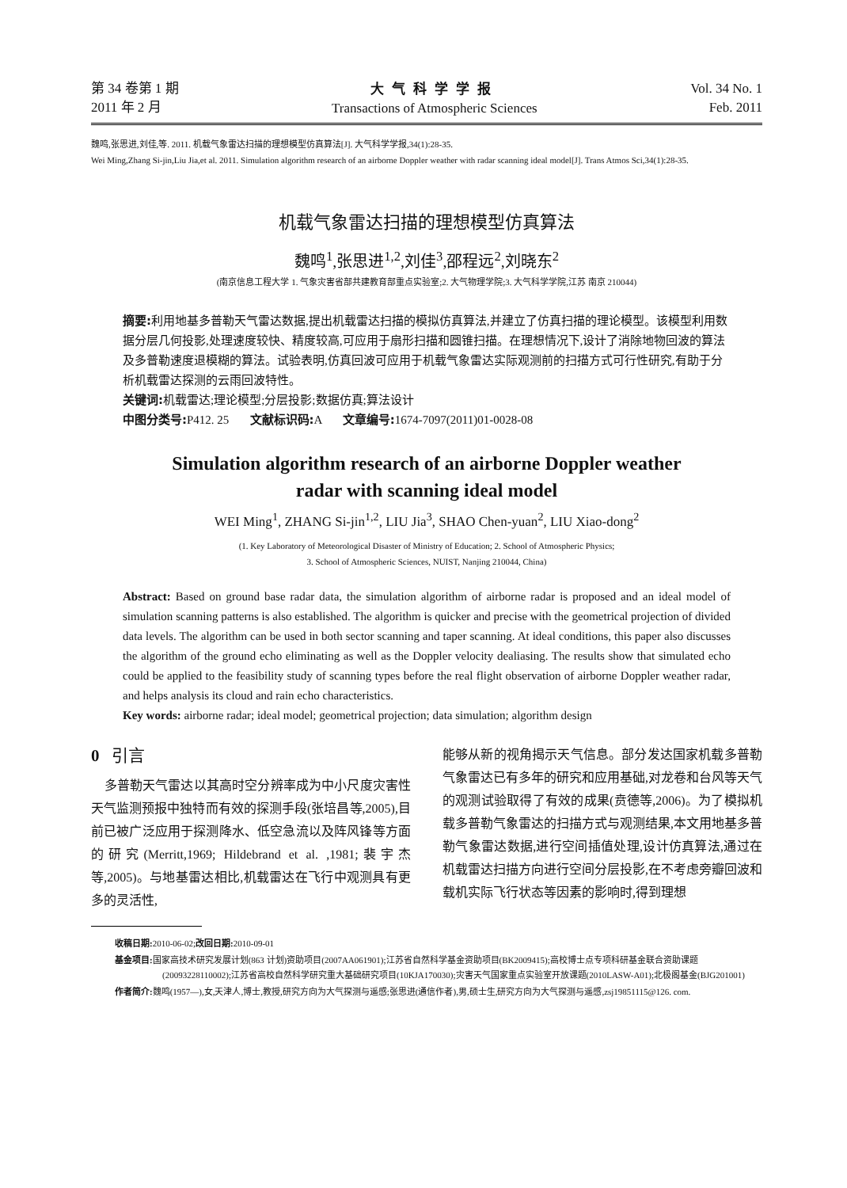第 34 卷第 1 期
2011 年 2 月
大气科学学报
Transactions of Atmospheric Sciences
Vol. 34 No. 1
Feb. 2011
魏鸣,张思进,刘佳,等. 2011. 机载气象雷达扫描的理想模型仿真算法[J]. 大气科学学报,34(1):28-35.
Wei Ming,Zhang Si-jin,Liu Jia,et al. 2011. Simulation algorithm research of an airborne Doppler weather with radar scanning ideal model[J]. Trans Atmos Sci,34(1):28-35.
机载气象雷达扫描的理想模型仿真算法
魏鸣<sup>1</sup>,张思进<sup>1,2</sup>,刘佳<sup>3</sup>,邵程远<sup>2</sup>,刘晓东<sup>2</sup>
(南京信息工程大学 1. 气象灾害省部共建教育部重点实验室;2. 大气物理学院;3. 大气科学学院,江苏 南京 210044)
摘要: 利用地基多普勒天气雷达数据,提出机载雷达扫描的模拟仿真算法,并建立了仿真扫描的理论模型。该模型利用数据分层几何投影,处理速度较快、精度较高,可应用于扇形扫描和圆锥扫描。在理想情况下,设计了消除地物回波的算法及多普勒速度退模糊的算法。试验表明,仿真回波可应用于机载气象雷达实际观测前的扫描方式可行性研究,有助于分析机载雷达探测的云雨回波特性。
关键词: 机载雷达;理论模型;分层投影;数据仿真;算法设计
中图分类号: P412. 25 文献标识码: A 文章编号: 1674-7097(2011)01-0028-08
Simulation algorithm research of an airborne Doppler weather
radar with scanning ideal model
WEI Ming<sup>1</sup>, ZHANG Si-jin<sup>1,2</sup>, LIU Jia<sup>3</sup>, SHAO Chen-yuan<sup>2</sup>, LIU Xiao-dong<sup>2</sup>
(1. Key Laboratory of Meteorological Disaster of Ministry of Education; 2. School of Atmospheric Physics;
3. School of Atmospheric Sciences, NUIST, Nanjing 210044, China)
Abstract: Based on ground base radar data, the simulation algorithm of airborne radar is proposed and an ideal model of simulation scanning patterns is also established. The algorithm is quicker and precise with the geometrical projection of divided data levels. The algorithm can be used in both sector scanning and taper scanning. At ideal conditions, this paper also discusses the algorithm of the ground echo eliminating as well as the Doppler velocity dealiasing. The results show that simulated echo could be applied to the feasibility study of scanning types before the real flight observation of airborne Doppler weather radar, and helps analysis its cloud and rain echo characteristics.
Key words: airborne radar; ideal model; geometrical projection; data simulation; algorithm design
0 引言
多普勒天气雷达以其高时空分辨率成为中小尺度灾害性天气监测预报中独特而有效的探测手段(张培昌等,2005),目前已被广泛应用于探测降水、低空急流以及阵风锋等方面的研究(Merritt,1969; Hildebrand et al. ,1981;裴宇杰等,2005)。与地基雷达相比,机载雷达在飞行中观测具有更多的灵活性,
能够从新的视角揭示天气信息。部分发达国家机载多普勒气象雷达已有多年的研究和应用基础,对龙卷和台风等天气的观测试验取得了有效的成果(贲德等,2006)。为了模拟机载多普勒气象雷达的扫描方式与观测结果,本文用地基多普勒气象雷达数据,进行空间插值处理,设计仿真算法,通过在机载雷达扫描方向进行空间分层投影,在不考虑旁瓣回波和载机实际飞行状态等因素的影响时,得到理想
收稿日期: 2010-06-02;改回日期: 2010-09-01
基金项目: 国家高技术研究发展计划(863 计划)资助项目(2007AA061901);江苏省自然科学基金资助项目(BK2009415);高校博士点专项科研基金联合资助课题(20093228110002);江苏省高校自然科学研究重大基础研究项目(10KJA170030);灾害天气国家重点实验室开放课题(2010LASW-A01);北极阁基金(BJG201001)
作者简介: 魏鸣(1957—),女,天津人,博士,教授,研究方向为大气探测与遥感;张思进(通信作者),男,硕士生,研究方向为大气探测与遥感,zsj19851115@126. com.